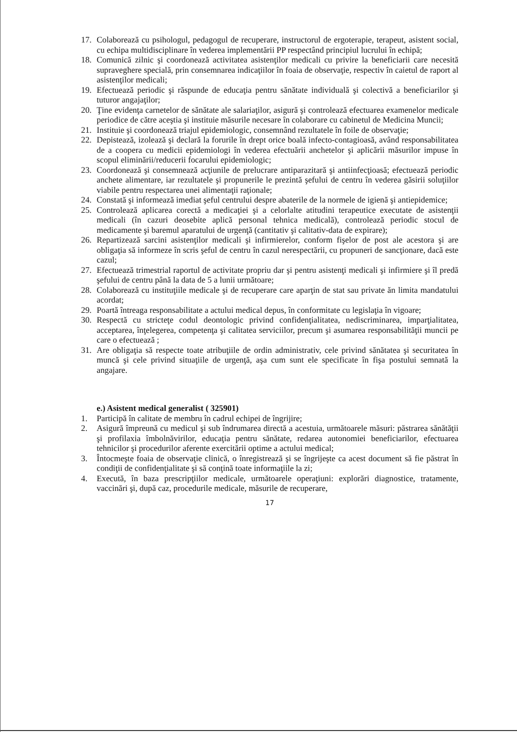17. Colaborează cu psihologul, pedagogul de recuperare, instructorul de ergoterapie, terapeut, asistent social, cu echipa multidisciplinare în vederea implementării PP respectând principiul lucrului în echipă;
18. Comunică zilnic şi coordonează activitatea asistenţilor medicali cu privire la beneficiarii care necesită supraveghere specială, prin consemnarea indicaţiilor în foaia de observaţie, respectiv în caietul de raport al asistenţilor medicali;
19. Efectuează periodic şi răspunde de educaţia pentru sănătate individuală şi colectivă a beneficiarilor şi tuturor angajaţilor;
20. Ţine evidenţa carnetelor de sănătate ale salariaţilor, asigură şi controlează efectuarea examenelor medicale periodice de către aceştia şi instituie măsurile necesare în colaborare cu cabinetul de Medicina Muncii;
21. Instituie şi coordonează triajul epidemiologic, consemnând rezultatele în foile de observaţie;
22. Depistează, izolează şi declară la forurile în drept orice boală infecto-contagioasă, având responsabilitatea de a coopera cu medicii epidemiologi în vederea efectuării anchetelor şi aplicării măsurilor impuse în scopul eliminării/reducerii focarului epidemiologic;
23. Coordonează şi consemnează acţiunile de prelucrare antiparazitară şi antiinfecţioasă; efectuează periodic anchete alimentare, iar rezultatele şi propunerile le prezintă şefului de centru în vederea găsirii soluţiilor viabile pentru respectarea unei alimentaţii raţionale;
24. Constată şi informează imediat şeful centrului despre abaterile de la normele de igienă şi antiepidemice;
25. Controlează aplicarea corectă a medicaţiei şi a celorlalte atitudini terapeutice executate de asistenţii medicali (în cazuri deosebite aplică personal tehnica medicală), controlează periodic stocul de medicamente şi baremul aparatului de urgenţă (cantitativ şi calitativ-data de expirare);
26. Repartizează sarcini asistenţilor medicali şi infirmierelor, conform fişelor de post ale acestora şi are obligaţia să informeze în scris şeful de centru în cazul nerespectării, cu propuneri de sancţionare, dacă este cazul;
27. Efectuează trimestrial raportul de activitate propriu dar şi pentru asistenţi medicali şi infirmiere şi îl predă şefului de centru până la data de 5 a lunii următoare;
28. Colaborează cu instituţiile medicale şi de recuperare care aparţin de stat sau private ăn limita mandatului acordat;
29. Poartă întreaga responsabilitate a actului medical depus, în conformitate cu legislaţia în vigoare;
30. Respectă cu stricteţe codul deontologic privind confidenţialitatea, nediscriminarea, imparţialitatea, acceptarea, înţelegerea, competenţa şi calitatea serviciilor, precum şi asumarea responsabilităţii muncii pe care o efectuează ;
31. Are obligaţia să respecte toate atribuţiile de ordin administrativ, cele privind sănătatea şi securitatea în muncă şi cele privind situaţiile de urgenţă, aşa cum sunt ele specificate în fişa postului semnată la angajare.
e.) Asistent medical generalist ( 325901)
1. Participă în calitate de membru în cadrul echipei de îngrijire;
2. Asigură împreună cu medicul şi sub îndrumarea directă a acestuia, următoarele măsuri: păstrarea sănătăţii şi profilaxia îmbolnăvirilor, educaţia pentru sănătate, redarea autonomiei beneficiarilor, efectuarea tehnicilor şi procedurilor aferente exercitării optime a actului medical;
3. Întocmeşte foaia de observaţie clinică, o înregistrează şi se îngrijeşte ca acest document să fie păstrat în condiţii de confidenţialitate şi să conţină toate informaţiile la zi;
4. Execută, în baza prescripţiilor medicale, următoarele operaţiuni: explorări diagnostice, tratamente, vaccinări şi, după caz, procedurile medicale, măsurile de recuperare,
17